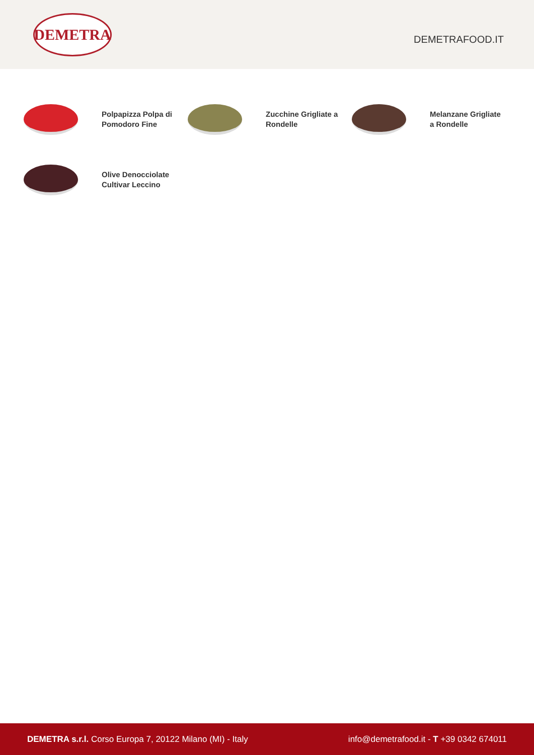DEMETRA
DEMETRAFOOD.IT
Polpapizza Polpa di Pomodoro Fine
Zucchine Grigliate a Rondelle
Melanzane Grigliate a Rondelle
Olive Denocciolate Cultivar Leccino
DEMETRA s.r.l. Corso Europa 7, 20122 Milano (MI) - Italy
info@demetrafood.it - T +39 0342 674011